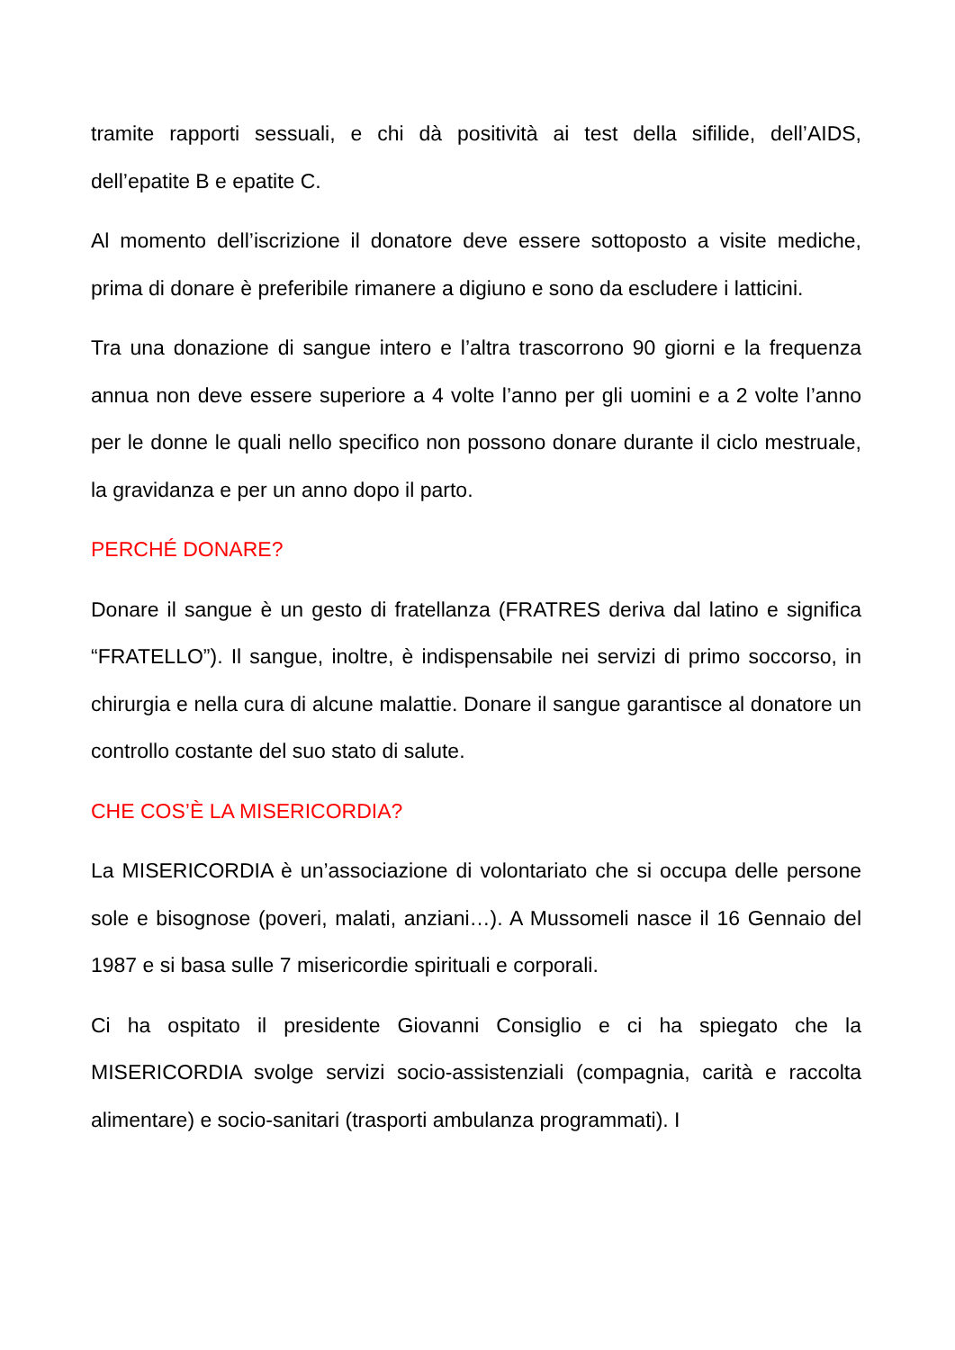tramite rapporti sessuali, e chi dà positività ai test della sifilide, dell’AIDS, dell’epatite B e epatite C.
Al momento dell’iscrizione il donatore deve essere sottoposto a visite mediche, prima di donare è preferibile rimanere a digiuno e sono da escludere i latticini.
Tra una donazione di sangue intero e l’altra trascorrono 90 giorni e la frequenza annua non deve essere superiore a 4 volte l’anno per gli uomini e a 2 volte l’anno per le donne le quali nello specifico non possono donare durante il ciclo mestruale, la gravidanza e per un anno dopo il parto.
PERCHÉ DONARE?
Donare il sangue è un gesto di fratellanza (FRATRES deriva dal latino e significa “FRATELLO”). Il sangue, inoltre, è indispensabile nei servizi di primo soccorso, in chirurgia e nella cura di alcune malattie. Donare il sangue garantisce al donatore un controllo costante del suo stato di salute.
CHE COS’È LA MISERICORDIA?
La MISERICORDIA è un’associazione di volontariato che si occupa delle persone sole e bisognose (poveri, malati, anziani…). A Mussomeli nasce il 16 Gennaio del 1987 e si basa sulle 7 misericordie spirituali e corporali.
Ci ha ospitato il presidente Giovanni Consiglio e ci ha spiegato che la MISERICORDIA svolge servizi socio-assistenziali (compagnia, carità e raccolta alimentare) e socio-sanitari (trasporti ambulanza programmati). I